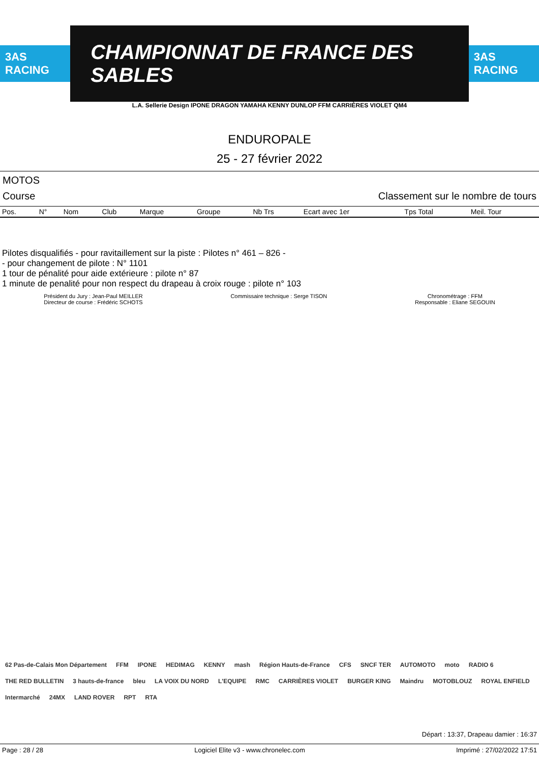3AS RACING
CHAMPIONNAT DE FRANCE DES SABLES
3AS RACING
L.A. Sellerie Design IPONE DRAGON YAMAHA KENNY DUNLOP FFM CARRIÈRES VIOLET QM4
ENDUROPALE
25 - 27 février 2022
MOTOS
Course Classement sur le nombre de tours
| Pos. | N° | Nom | Club | Marque | Groupe | Nb Trs | Ecart avec 1er | Tps Total | Meil. Tour |
| --- | --- | --- | --- | --- | --- | --- | --- | --- | --- |
Pilotes disqualifiés - pour ravitaillement sur la piste : Pilotes n° 461 – 826 -
- pour changement de pilote : N° 1101
1 tour de pénalité pour aide extérieure : pilote n° 87
1 minute de penalité pour non respect du drapeau à croix rouge : pilote n° 103
Président du Jury : Jean-Paul MEILLER
Directeur de course : Frédéric SCHOTS
Commissaire technique : Serge TISON
Chronométrage : FFM
Responsable : Eliane SEGOUIN
62 Pas-de-Calais Mon Département FFM IPONE HEDIMAG KENNY mash Région Hauts-de-France CFS SNCF TER AUTOMOTO moto RADIO 6 THE RED BULLETIN 3 hauts-de-france bleu LA VOIX DU NORD L'EQUIPE RMC CARRIÈRES VIOLET BURGER KING Maindru MOTOBLOUZ ROYAL ENFIELD Intermarché 24MX LAND ROVER RPT RTA
Départ : 13:37, Drapeau damier : 16:37
Page : 28 / 28 Logiciel Elite v3 - www.chronelec.com Imprimé : 27/02/2022 17:51